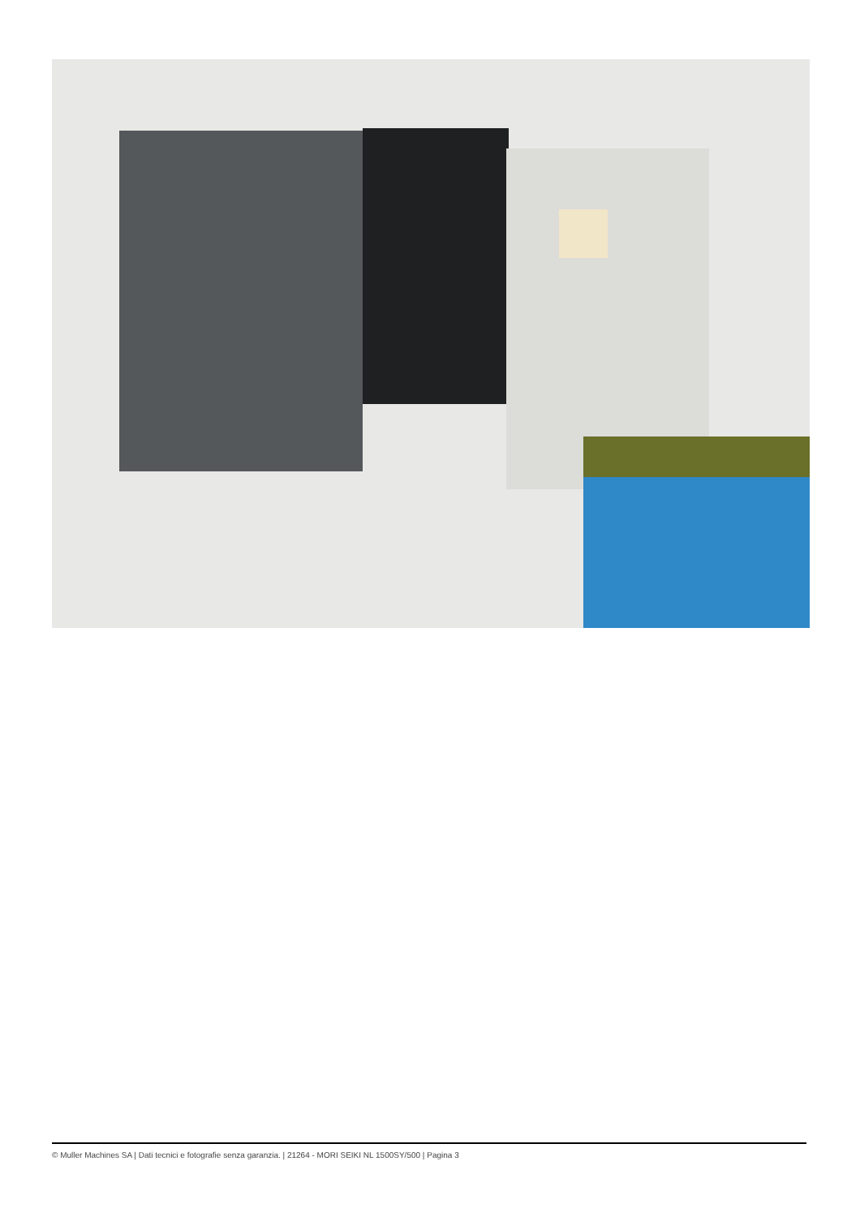© Muller Machines SA | Dati tecnici e fotografie senza garanzia. | 21264 - MORI SEIKI NL 1500SY/500 | Pagina 3